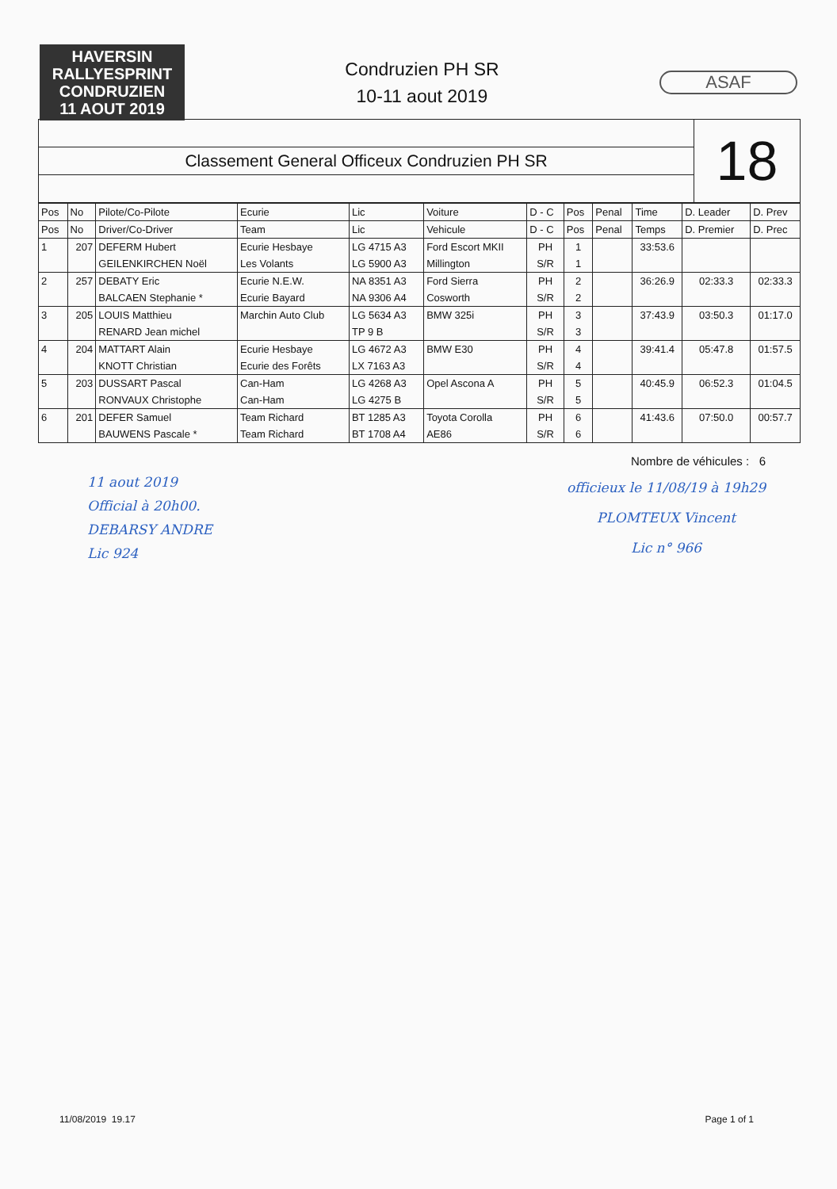HAVERSIN
RALLYESPRINT
CONDRUZIEN
11 AOUT 2019
Condruzien PH SR
10-11 aout 2019
ASAF
Classement General Officeux Condruzien PH SR
18
| Pos | No | Pilote/Co-Pilote | Ecurie | Lic | Voiture | D - C | Pos | Penal | Time | D. Leader | D. Prev |
| --- | --- | --- | --- | --- | --- | --- | --- | --- | --- | --- | --- |
| Pos | No | Driver/Co-Driver | Team | Lic | Vehicule | D - C | Pos | Penal | Temps | D. Premier | D. Prec |
| 1 | 207 | DEFERM Hubert | Ecurie Hesbaye | LG 4715 A3 | Ford Escort MKII | PH | 1 | | 33:53.6 | | |
| | | GEILENKIRCHEN Noël | Les Volants | LG 5900 A3 | Millington | S/R | 1 | | | | |
| 2 | 257 | DEBATY Eric | Ecurie N.E.W. | NA 8351 A3 | Ford Sierra | PH | 2 | | 36:26.9 | 02:33.3 | 02:33.3 |
| | | BALCAEN Stephanie * | Ecurie Bayard | NA 9306 A4 | Cosworth | S/R | 2 | | | | |
| 3 | 205 | LOUIS Matthieu | Marchin Auto Club | LG 5634 A3 | BMW 325i | PH | 3 | | 37:43.9 | 03:50.3 | 01:17.0 |
| | | RENARD Jean michel | | TP 9 B | | S/R | 3 | | | | |
| 4 | 204 | MATTART Alain | Ecurie Hesbaye | LG 4672 A3 | BMW E30 | PH | 4 | | 39:41.4 | 05:47.8 | 01:57.5 |
| | | KNOTT Christian | Ecurie des Forêts | LX 7163 A3 | | S/R | 4 | | | | |
| 5 | 203 | DUSSART Pascal | Can-Ham | LG 4268 A3 | Opel Ascona A | PH | 5 | | 40:45.9 | 06:52.3 | 01:04.5 |
| | | RONVAUX Christophe | Can-Ham | LG 4275 B | | S/R | 5 | | | | |
| 6 | 201 | DEFER Samuel | Team Richard | BT 1285 A3 | Toyota Corolla | PH | 6 | | 41:43.6 | 07:50.0 | 00:57.7 |
| | | BAUWENS Pascale * | Team Richard | BT 1708 A4 | AE86 | S/R | 6 | | | | |
11 aout 2019
Official à 20h00.
DEBARSY ANDRE
Lic 924
Nombre de véhicules : 6
officieux le 11/08/19 à 19h29
PLOMTEUX Vincent
Lic n° 966
11/08/2019 19.17 Page 1 of 1